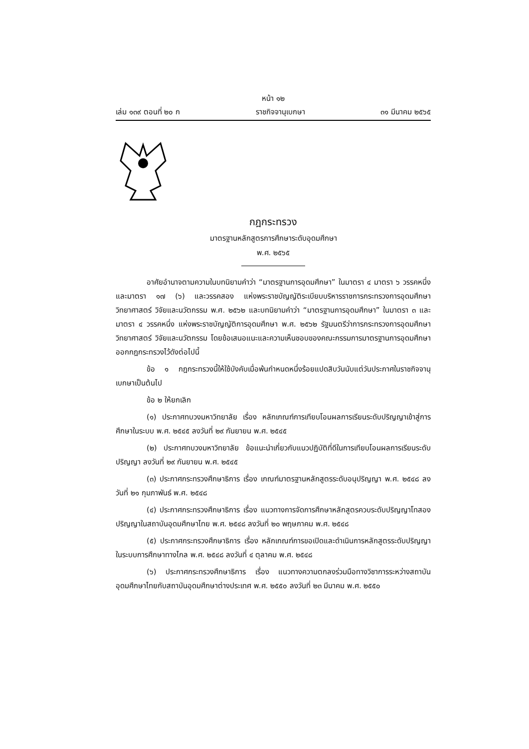หน้า ๑๒
เล่ม ๑๓๙ ตอนที่ ๒๐ ก ราชกิจจานุเบกษา ๓๑ มีนาคม ๒๕๖๕
กฎกระทรวง
มาตรฐานหลักสูตรการศึกษาระดับอุดมศึกษา
พ.ศ. ๒๕๖๕
อาศัยอำนาจตามความในบทนิยามคำว่า “มาตรฐานการอุดมศึกษา” ในมาตรา ๔ มาตรา ๖ วรรคหนึ่ง และมาตรา ๑๗ (๖) และวรรคสอง แห่งพระราชบัญญัติระเบียบบริหารราชการกระทรวงการอุดมศึกษา วิทยาศาสตร์ วิจัยและนวัตกรรม พ.ศ. ๒๕๖๒ และบทนิยามคำว่า “มาตรฐานการอุดมศึกษา” ในมาตรา ๓ และมาตรา ๔ วรรคหนึ่ง แห่งพระราชบัญญัติการอุดมศึกษา พ.ศ. ๒๕๖๒ รัฐมนตรีว่าการกระทรวงการอุดมศึกษา วิทยาศาสตร์ วิจัยและนวัตกรรม โดยข้อเสนอแนะและความเห็นชอบของคณะกรรมการมาตรฐานการอุดมศึกษาออกกฎกระทรวงไว้ดังต่อไปนี้
ข้อ ๑ กฎกระทรวงนี้ให้ใช้บังคับเมื่อพ้นกำหนดหนึ่งร้อยแปดสิบวันนับแต่วันประกาศในราชกิจจานุเบกษาเป็นต้นไป
ข้อ ๒ ให้ยกเลิก
(๑) ประกาศทบวงมหาวิทยาลัย เรื่อง หลักเกณฑ์การเทียบโอนผลการเรียนระดับปริญญาเข้าสู่การศึกษาในระบบ พ.ศ. ๒๕๔๕ ลงวันที่ ๒๙ กันยายน พ.ศ. ๒๕๔๕
(๒) ประกาศทบวงมหาวิทยาลัย ข้อแนะนำเกี่ยวกับแนวปฏิบัติที่ดีในการเทียบโอนผลการเรียนระดับปริญญา ลงวันที่ ๒๙ กันยายน พ.ศ. ๒๕๔๕
(๓) ประกาศกระทรวงศึกษาธิการ เรื่อง เกณฑ์มาตรฐานหลักสูตรระดับอนุปริญญา พ.ศ. ๒๕๔๘ ลงวันที่ ๒๑ กุมภาพันธ์ พ.ศ. ๒๕๔๘
(๔) ประกาศกระทรวงศึกษาธิการ เรื่อง แนวทางการจัดการศึกษาหลักสูตรควบระดับปริญญาโทสองปริญญาในสถาบันอุดมศึกษาไทย พ.ศ. ๒๕๔๘ ลงวันที่ ๒๐ พฤษภาคม พ.ศ. ๒๕๔๘
(๕) ประกาศกระทรวงศึกษาธิการ เรื่อง หลักเกณฑ์การขอเปิดและดำเนินการหลักสูตรระดับปริญญาในระบบการศึกษาทางไกล พ.ศ. ๒๕๔๘ ลงวันที่ ๔ ตุลาคม พ.ศ. ๒๕๔๘
(๖) ประกาศกระทรวงศึกษาธิการ เรื่อง แนวทางความตกลงร่วมมือทางวิชาการระหว่างสถาบันอุดมศึกษาไทยกับสถาบันอุดมศึกษาต่างประเทศ พ.ศ. ๒๕๕๐ ลงวันที่ ๒๓ มีนาคม พ.ศ. ๒๕๕๐